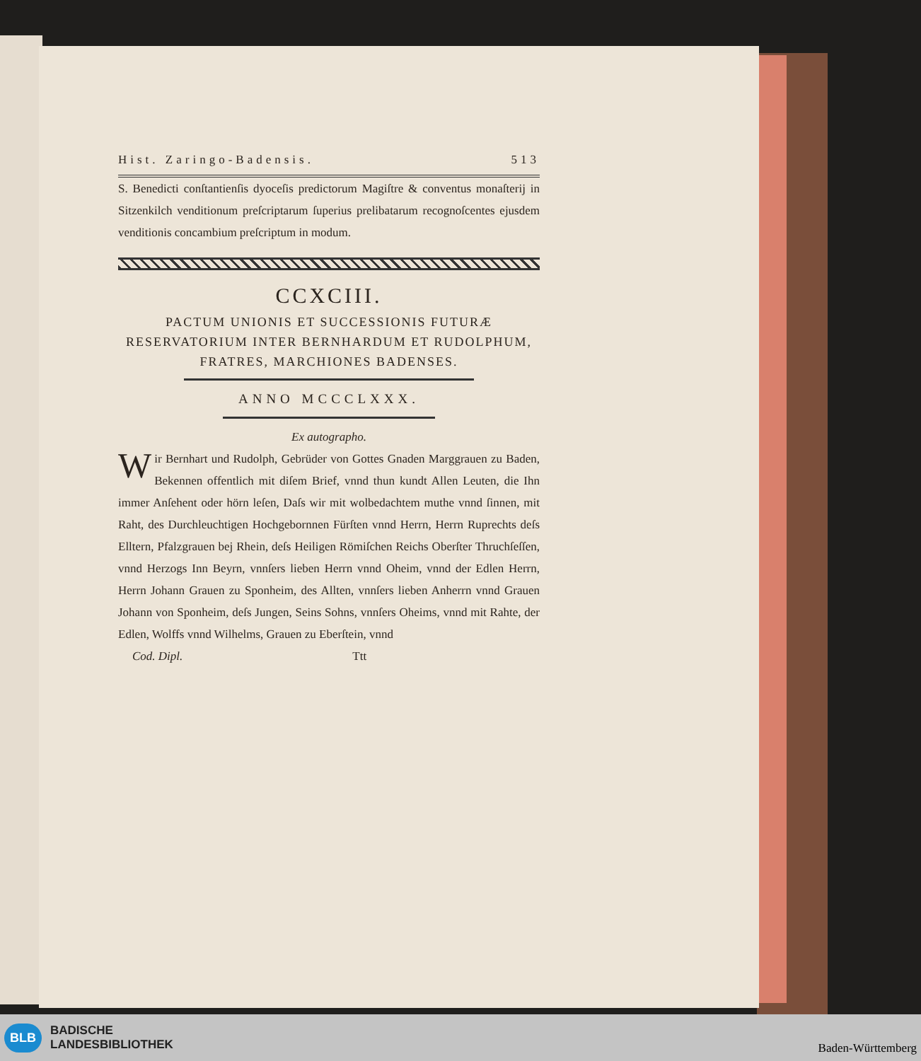Hist. Zaringo-Badensis. 513
S. Benedicti conſtantienſis dyoceſis predictorum Magiſtre & conventus monaſterij in Sitzenkilch venditionum preſcriptarum ſuperius prelibatarum recognoſcentes ejusdem venditionis concambium preſcriptum in modum.
CCXCIII.
PACTUM UNIONIS ET SUCCESSIONIS FUTURÆ RESERVATORIUM INTER BERNHARDUM ET RUDOLPHUM, FRATRES, MARCHIONES BADENSES.
ANNO MCCCLXXX.
Ex autographo.
Wir Bernhart und Rudolph, Gebrüder von Gottes Gnaden Marggrauen zu Baden, Bekennen offentlich mit diſem Brief, vnnd thun kundt Allen Leuten, die Ihn immer Anſehent oder hörn leſen, Daſs wir mit wolbedachtem muthe vnnd ſinnen, mit Raht, des Durchleuchtigen Hochgebornnen Fürſten vnnd Herrn, Herrn Ruprechts deſs Elltern, Pfalzgrauen bej Rhein, deſs Heiligen Römiſchen Reichs Oberſter Thruchſeſſen, vnnd Herzogs Inn Beyrn, vnnſers lieben Herrn vnnd Oheim, vnnd der Edlen Herrn, Herrn Johann Grauen zu Sponheim, des Allten, vnnſers lieben Anherrn vnnd Grauen Johann von Sponheim, deſs Jungen, Seins Sohns, vnnſers Oheims, vnnd mit Rahte, der Edlen, Wolffs vnnd Wilhelms, Grauen zu Eberſtein, vnnd
Cod. Dipl. Ttt
BLB BADISCHE
LANDESBIBLIOTHEK
Baden-Württemberg